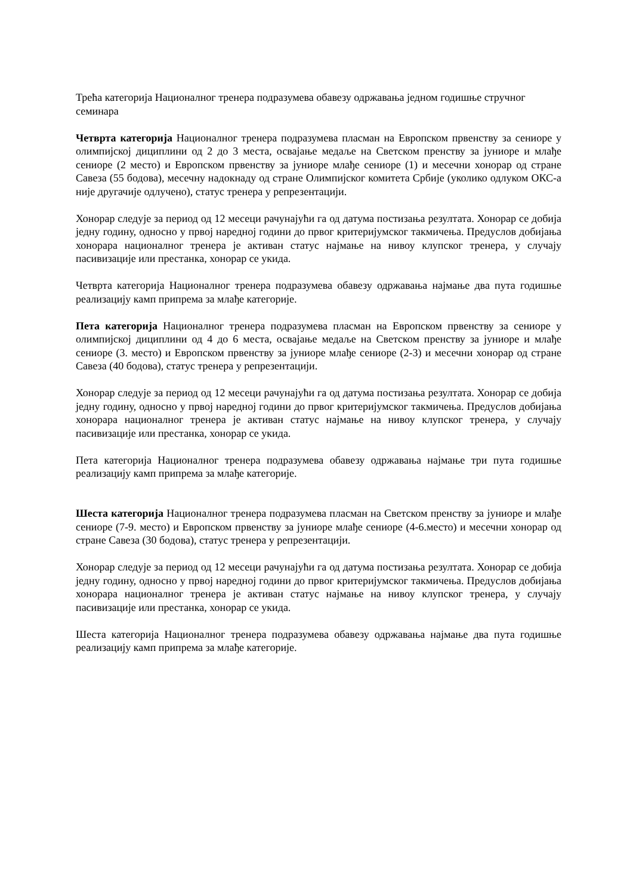Трећа категорија Националног тренера подразумева обавезу одржавања једном годишње стручног семинара
Четврта категорија Националног тренера подразумева пласман на Европском првенству за сениоре у олимпијској дициплини од 2 до 3 места, освајање медаље на Светском пренству за јуниоре и млађе сениоре (2 место) и Европском првенству за јуниоре млађе сениоре (1) и месечни хонорар од стране Савеза (55 бодова), месечну надокнаду од стране Олимпијског комитета Србије (уколико одлуком ОКС-а није другачије одлучено), статус тренера у репрезентацији.
Хонорар следује за период од 12 месеци рачунајући га од датума постизања резултата. Хонорар се добија једну годину, односно у првој наредној години до првог критеријумског такмичења. Предуслов добијања хонорара националног тренера је активан статус најмање на нивоу клупског тренера, у случају пасивизације или престанка, хонорар се укида.
Четврта категорија Националног тренера подразумева обавезу одржавања најмање два пута годишње реализацију камп припрема за млађе категорије.
Пета категорија Националног тренера подразумева пласман на Европском првенству за сениоре у олимпијској дициплини од 4 до 6 места, освајање медаље на Светском пренству за јуниоре и млађе сениоре (3. место) и Европском првенству за јуниоре млађе сениоре (2-3) и месечни хонорар од стране Савеза (40 бодова), статус тренера у репрезентацији.
Хонорар следује за период од 12 месеци рачунајући га од датума постизања резултата. Хонорар се добија једну годину, односно у првој наредној години до првог критеријумског такмичења. Предуслов добијања хонорара националног тренера је активан статус најмање на нивоу клупског тренера, у случају пасивизације или престанка, хонорар се укида.
Пета категорија Националног тренера подразумева обавезу одржавања најмање три пута годишње реализацију камп припрема за млађе категорије.
Шеста категорија Националног тренера подразумева пласман на Светском пренству за јуниоре и млађе сениоре (7-9. место) и Европском првенству за јуниоре млађе сениоре (4-6.место) и месечни хонорар од стране Савеза (30 бодова), статус тренера у репрезентацији.
Хонорар следује за период од 12 месеци рачунајући га од датума постизања резултата. Хонорар се добија једну годину, односно у првој наредној години до првог критеријумског такмичења. Предуслов добијања хонорара националног тренера је активан статус најмање на нивоу клупског тренера, у случају пасивизације или престанка, хонорар се укида.
Шеста категорија Националног тренера подразумева обавезу одржавања најмање два пута годишње реализацију камп припрема за млађе категорије.